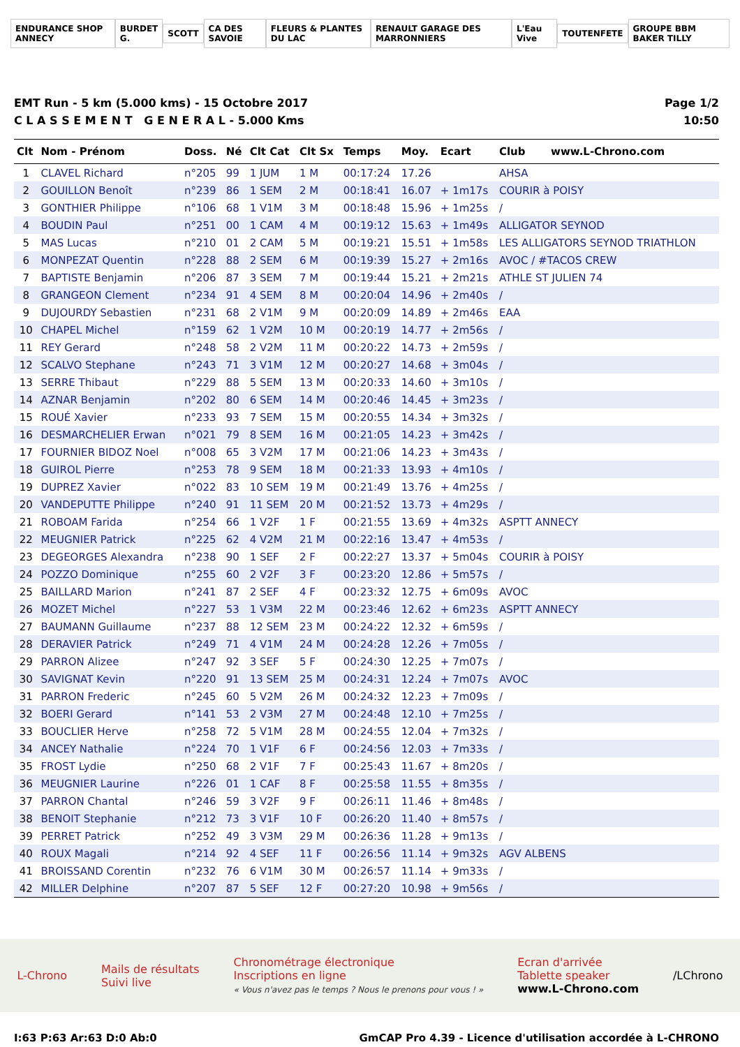ENDURANCE SHOP ANNECY BURDET G. SCOTT CA DES SAVOIE FLEURS & PLANTES DU LAC RENAULT GARAGE DES MARRONNIERS L'Eau Vive TOUTENFETE GROUPE BBM BAKER TILLY
EMT Run - 5 km (5.000 kms) - 15 Octobre 2017
C L A S S E M E N T G E N E R A L - 5.000 Kms
Page 1/2
10:50
| Clt | Nom - Prénom | Doss. | Né | Clt Cat | Clt Sx | Temps | Moy. | Ecart | Club www.L-Chrono.com |
| --- | --- | --- | --- | --- | --- | --- | --- | --- | --- |
| 1 | CLAVEL Richard | n°205 | 99 | 1 JUM | 1 M | 00:17:24 | 17.26 | | AHSA |
| 2 | GOUILLON Benoît | n°239 | 86 | 1 SEM | 2 M | 00:18:41 | 16.07 | + 1m17s | COURIR à POISY |
| 3 | GONTHIER Philippe | n°106 | 68 | 1 V1M | 3 M | 00:18:48 | 15.96 | + 1m25s | / |
| 4 | BOUDIN Paul | n°251 | 00 | 1 CAM | 4 M | 00:19:12 | 15.63 | + 1m49s | ALLIGATOR SEYNOD |
| 5 | MAS Lucas | n°210 | 01 | 2 CAM | 5 M | 00:19:21 | 15.51 | + 1m58s | LES ALLIGATORS SEYNOD TRIATHLON |
| 6 | MONPEZAT Quentin | n°228 | 88 | 2 SEM | 6 M | 00:19:39 | 15.27 | + 2m16s | AVOC / #TACOS CREW |
| 7 | BAPTISTE Benjamin | n°206 | 87 | 3 SEM | 7 M | 00:19:44 | 15.21 | + 2m21s | ATHLE ST JULIEN 74 |
| 8 | GRANGEON Clement | n°234 | 91 | 4 SEM | 8 M | 00:20:04 | 14.96 | + 2m40s | / |
| 9 | DUJOURDY Sebastien | n°231 | 68 | 2 V1M | 9 M | 00:20:09 | 14.89 | + 2m46s | EAA |
| 10 | CHAPEL Michel | n°159 | 62 | 1 V2M | 10 M | 00:20:19 | 14.77 | + 2m56s | / |
| 11 | REY Gerard | n°248 | 58 | 2 V2M | 11 M | 00:20:22 | 14.73 | + 2m59s | / |
| 12 | SCALVO Stephane | n°243 | 71 | 3 V1M | 12 M | 00:20:27 | 14.68 | + 3m04s | / |
| 13 | SERRE Thibaut | n°229 | 88 | 5 SEM | 13 M | 00:20:33 | 14.60 | + 3m10s | / |
| 14 | AZNAR Benjamin | n°202 | 80 | 6 SEM | 14 M | 00:20:46 | 14.45 | + 3m23s | / |
| 15 | ROUÉ Xavier | n°233 | 93 | 7 SEM | 15 M | 00:20:55 | 14.34 | + 3m32s | / |
| 16 | DESMARCHELIER Erwan | n°021 | 79 | 8 SEM | 16 M | 00:21:05 | 14.23 | + 3m42s | / |
| 17 | FOURNIER BIDOZ Noel | n°008 | 65 | 3 V2M | 17 M | 00:21:06 | 14.23 | + 3m43s | / |
| 18 | GUIROL Pierre | n°253 | 78 | 9 SEM | 18 M | 00:21:33 | 13.93 | + 4m10s | / |
| 19 | DUPREZ Xavier | n°022 | 83 | 10 SEM | 19 M | 00:21:49 | 13.76 | + 4m25s | / |
| 20 | VANDEPUTTE Philippe | n°240 | 91 | 11 SEM | 20 M | 00:21:52 | 13.73 | + 4m29s | / |
| 21 | ROBOAM Farida | n°254 | 66 | 1 V2F | 1 F | 00:21:55 | 13.69 | + 4m32s | ASPTT ANNECY |
| 22 | MEUGNIER Patrick | n°225 | 62 | 4 V2M | 21 M | 00:22:16 | 13.47 | + 4m53s | / |
| 23 | DEGEORGES Alexandra | n°238 | 90 | 1 SEF | 2 F | 00:22:27 | 13.37 | + 5m04s | COURIR à POISY |
| 24 | POZZO Dominique | n°255 | 60 | 2 V2F | 3 F | 00:23:20 | 12.86 | + 5m57s | / |
| 25 | BAILLARD Marion | n°241 | 87 | 2 SEF | 4 F | 00:23:32 | 12.75 | + 6m09s | AVOC |
| 26 | MOZET Michel | n°227 | 53 | 1 V3M | 22 M | 00:23:46 | 12.62 | + 6m23s | ASPTT ANNECY |
| 27 | BAUMANN Guillaume | n°237 | 88 | 12 SEM | 23 M | 00:24:22 | 12.32 | + 6m59s | / |
| 28 | DERAVIER Patrick | n°249 | 71 | 4 V1M | 24 M | 00:24:28 | 12.26 | + 7m05s | / |
| 29 | PARRON Alizee | n°247 | 92 | 3 SEF | 5 F | 00:24:30 | 12.25 | + 7m07s | / |
| 30 | SAVIGNAT Kevin | n°220 | 91 | 13 SEM | 25 M | 00:24:31 | 12.24 | + 7m07s | AVOC |
| 31 | PARRON Frederic | n°245 | 60 | 5 V2M | 26 M | 00:24:32 | 12.23 | + 7m09s | / |
| 32 | BOERI Gerard | n°141 | 53 | 2 V3M | 27 M | 00:24:48 | 12.10 | + 7m25s | / |
| 33 | BOUCLIER Herve | n°258 | 72 | 5 V1M | 28 M | 00:24:55 | 12.04 | + 7m32s | / |
| 34 | ANCEY Nathalie | n°224 | 70 | 1 V1F | 6 F | 00:24:56 | 12.03 | + 7m33s | / |
| 35 | FROST Lydie | n°250 | 68 | 2 V1F | 7 F | 00:25:43 | 11.67 | + 8m20s | / |
| 36 | MEUGNIER Laurine | n°226 | 01 | 1 CAF | 8 F | 00:25:58 | 11.55 | + 8m35s | / |
| 37 | PARRON Chantal | n°246 | 59 | 3 V2F | 9 F | 00:26:11 | 11.46 | + 8m48s | / |
| 38 | BENOIT Stephanie | n°212 | 73 | 3 V1F | 10 F | 00:26:20 | 11.40 | + 8m57s | / |
| 39 | PERRET Patrick | n°252 | 49 | 3 V3M | 29 M | 00:26:36 | 11.28 | + 9m13s | / |
| 40 | ROUX Magali | n°214 | 92 | 4 SEF | 11 F | 00:26:56 | 11.14 | + 9m32s | AGV ALBENS |
| 41 | BROISSAND Corentin | n°232 | 76 | 6 V1M | 30 M | 00:26:57 | 11.14 | + 9m33s | / |
| 42 | MILLER Delphine | n°207 | 87 | 5 SEF | 12 F | 00:27:20 | 10.98 | + 9m56s | / |
L-Chrono
Mails de résultats
Suivi live
Chronométrage électronique
Inscriptions en ligne
« Vous n'avez pas le temps ? Nous le prenons pour vous ! »
Ecran d'arrivée
Tablette speaker
www.L-Chrono.com
/LChrono
I:63 P:63 Ar:63 D:0 Ab:0 GmCAP Pro 4.39 - Licence d'utilisation accordée à L-CHRONO